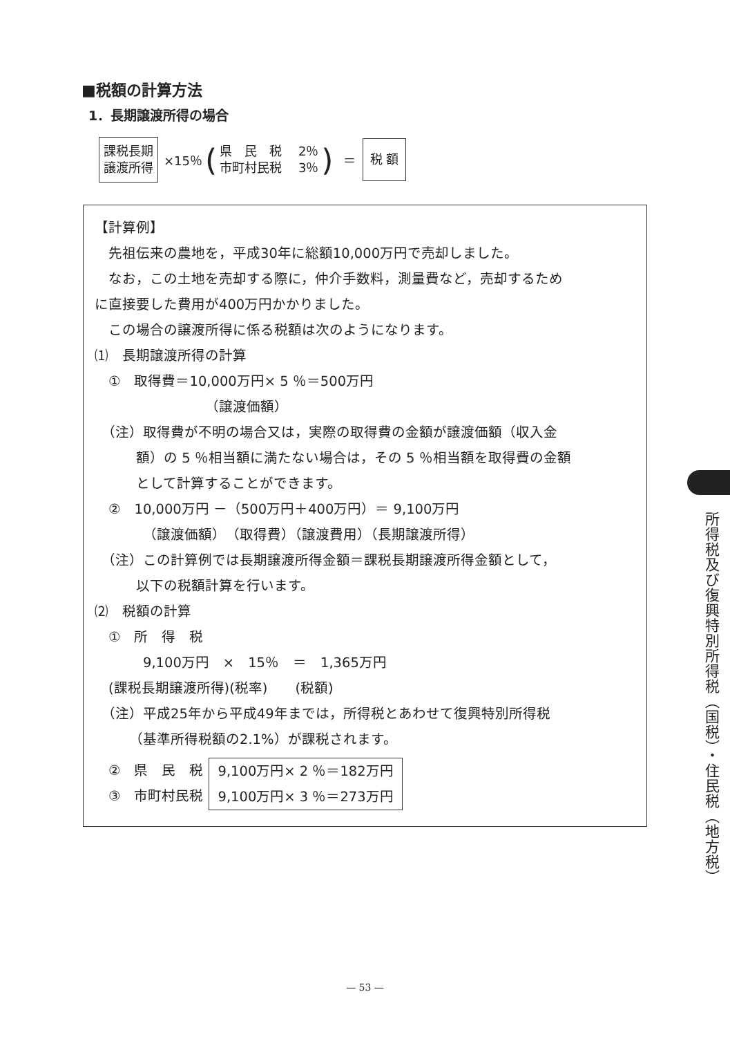■税額の計算方法
1．長期譲渡所得の場合
課税長期
譲渡所得
×15％ (
県　民　税　 2％
市町村民税　 3％
) ＝
税 額
【計算例】
　先祖伝来の農地を，平成30年に総額10,000万円で売却しました。
　なお，この土地を売却する際に，仲介手数料，測量費など，売却するため
に直接要した費用が400万円かかりました。
　この場合の譲渡所得に係る税額は次のようになります。
⑴　長期譲渡所得の計算
　①　取得費＝10,000万円× 5 ％＝500万円
（譲渡価額）
　（注）取得費が不明の場合又は，実際の取得費の金額が譲渡価額（収入金
　　　額）の 5 ％相当額に満たない場合は，その 5 ％相当額を取得費の金額
　　　として計算することができます。
　②　10,000万円 －（500万円＋400万円）＝ 9,100万円
（譲渡価額）　（取得費）（譲渡費用）（長期譲渡所得）
　（注）この計算例では長期譲渡所得金額＝課税長期譲渡所得金額として，
　　　以下の税額計算を行います。
⑵　税額の計算
　①　所　得　税
9,100万円　×　15％　＝　1,365万円
　(課税長期譲渡所得)(税率)　　(税額)
　（注）平成25年から平成49年までは，所得税とあわせて復興特別所得税
　　　（基準所得税額の2.1%）が課税されます。
　②　県　民　税
　③　市町村民税
9,100万円× 2 ％＝182万円
9,100万円× 3 ％＝273万円
所得税及び復興特別所得税（国税）・住民税（地方税）
— 53 —